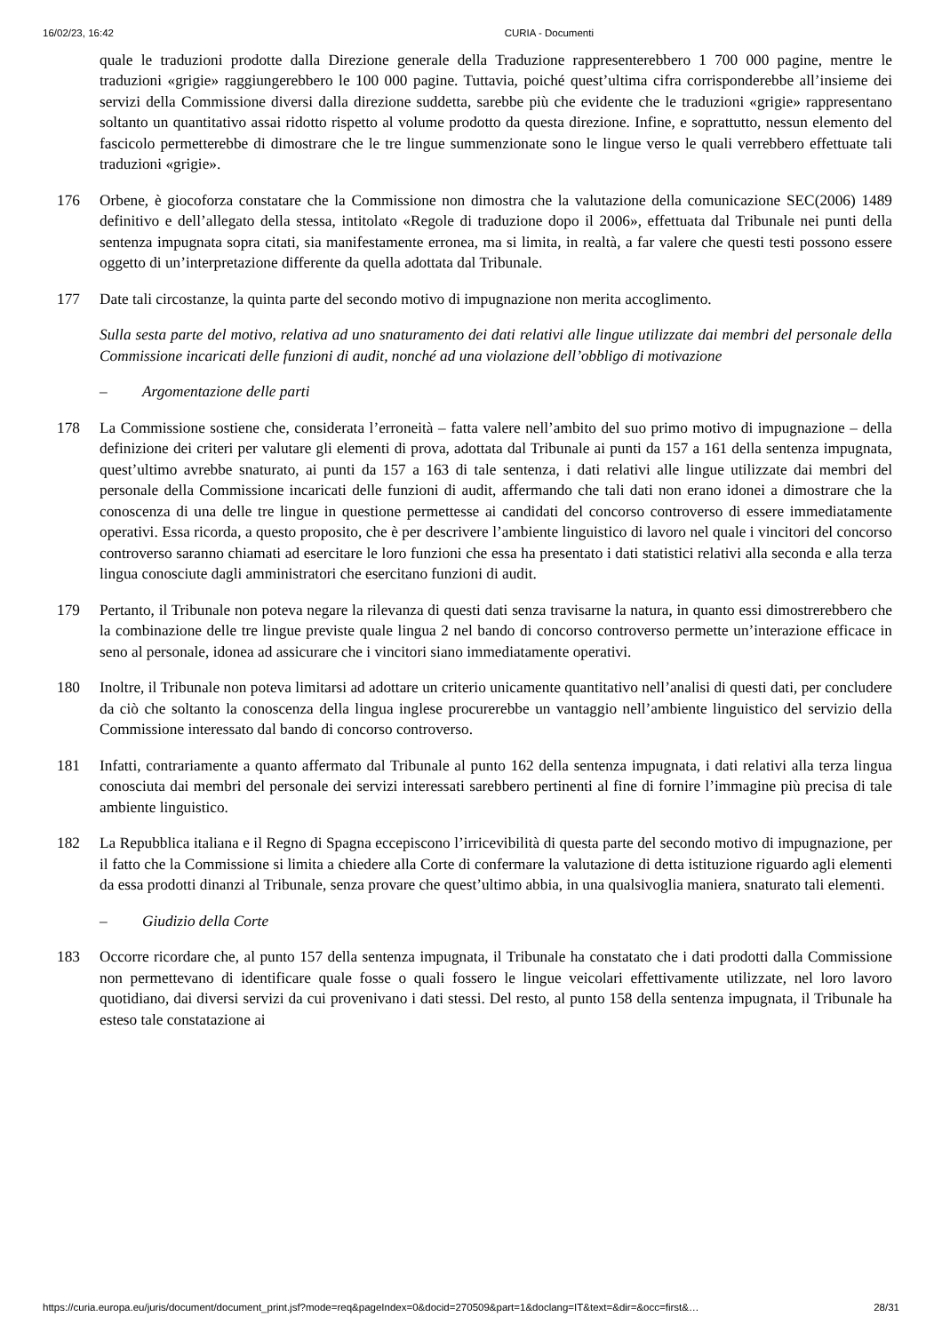16/02/23, 16:42 CURIA - Documenti
quale le traduzioni prodotte dalla Direzione generale della Traduzione rappresenterebbero 1 700 000 pagine, mentre le traduzioni «grigie» raggiungerebbero le 100 000 pagine. Tuttavia, poiché quest’ultima cifra corrisponderebbe all’insieme dei servizi della Commissione diversi dalla direzione suddetta, sarebbe più che evidente che le traduzioni «grigie» rappresentano soltanto un quantitativo assai ridotto rispetto al volume prodotto da questa direzione. Infine, e soprattutto, nessun elemento del fascicolo permetterebbe di dimostrare che le tre lingue summenzionate sono le lingue verso le quali verrebbero effettuate tali traduzioni «grigie».
176 Orbene, è giocoforza constatare che la Commissione non dimostra che la valutazione della comunicazione SEC(2006) 1489 definitivo e dell’allegato della stessa, intitolato «Regole di traduzione dopo il 2006», effettuata dal Tribunale nei punti della sentenza impugnata sopra citati, sia manifestamente erronea, ma si limita, in realtà, a far valere che questi testi possono essere oggetto di un’interpretazione differente da quella adottata dal Tribunale.
177 Date tali circostanze, la quinta parte del secondo motivo di impugnazione non merita accoglimento.
Sulla sesta parte del motivo, relativa ad uno snaturamento dei dati relativi alle lingue utilizzate dai membri del personale della Commissione incaricati delle funzioni di audit, nonché ad una violazione dell’obbligo di motivazione
– Argomentazione delle parti
178 La Commissione sostiene che, considerata l’erroneità – fatta valere nell’ambito del suo primo motivo di impugnazione – della definizione dei criteri per valutare gli elementi di prova, adottata dal Tribunale ai punti da 157 a 161 della sentenza impugnata, quest’ultimo avrebbe snaturato, ai punti da 157 a 163 di tale sentenza, i dati relativi alle lingue utilizzate dai membri del personale della Commissione incaricati delle funzioni di audit, affermando che tali dati non erano idonei a dimostrare che la conoscenza di una delle tre lingue in questione permettesse ai candidati del concorso controverso di essere immediatamente operativi. Essa ricorda, a questo proposito, che è per descrivere l’ambiente linguistico di lavoro nel quale i vincitori del concorso controverso saranno chiamati ad esercitare le loro funzioni che essa ha presentato i dati statistici relativi alla seconda e alla terza lingua conosciute dagli amministratori che esercitano funzioni di audit.
179 Pertanto, il Tribunale non poteva negare la rilevanza di questi dati senza travisarne la natura, in quanto essi dimostrerebbero che la combinazione delle tre lingue previste quale lingua 2 nel bando di concorso controverso permette un’interazione efficace in seno al personale, idonea ad assicurare che i vincitori siano immediatamente operativi.
180 Inoltre, il Tribunale non poteva limitarsi ad adottare un criterio unicamente quantitativo nell’analisi di questi dati, per concludere da ciò che soltanto la conoscenza della lingua inglese procurerebbe un vantaggio nell’ambiente linguistico del servizio della Commissione interessato dal bando di concorso controverso.
181 Infatti, contrariamente a quanto affermato dal Tribunale al punto 162 della sentenza impugnata, i dati relativi alla terza lingua conosciuta dai membri del personale dei servizi interessati sarebbero pertinenti al fine di fornire l’immagine più precisa di tale ambiente linguistico.
182 La Repubblica italiana e il Regno di Spagna eccepiscono l’irricevibilità di questa parte del secondo motivo di impugnazione, per il fatto che la Commissione si limita a chiedere alla Corte di confermare la valutazione di detta istituzione riguardo agli elementi da essa prodotti dinanzi al Tribunale, senza provare che quest’ultimo abbia, in una qualsivoglia maniera, snaturato tali elementi.
– Giudizio della Corte
183 Occorre ricordare che, al punto 157 della sentenza impugnata, il Tribunale ha constatato che i dati prodotti dalla Commissione non permettevano di identificare quale fosse o quali fossero le lingue veicolari effettivamente utilizzate, nel loro lavoro quotidiano, dai diversi servizi da cui provenivano i dati stessi. Del resto, al punto 158 della sentenza impugnata, il Tribunale ha esteso tale constatazione ai
https://curia.europa.eu/juris/document/document_print.jsf?mode=req&pageIndex=0&docid=270509&part=1&doclang=IT&text=&dir=&occ=first&… 28/31